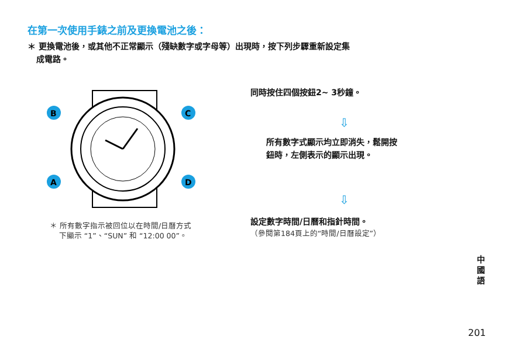在第一次使用手錶之前及更換電池之後：
＊ 更換電池後，或其他不正常顯示（殘缺數字或字母等）出現時，按下列步驟重新設定集
成電路。
B
C
A
D
＊ 所有數字指示被回位以在時間/日曆方式
下顯示 “1”、“SUN” 和 “12:00 00”。
同時按住四個按鈕2~ 3秒鐘。
⇩
所有數字式顯示均立即消失，鬆開按
鈕時，左側表示的顯示出現。
⇩
設定數字時間/日曆和指針時間。
（參閱第184頁上的“時間/日曆設定”）
中國語
201